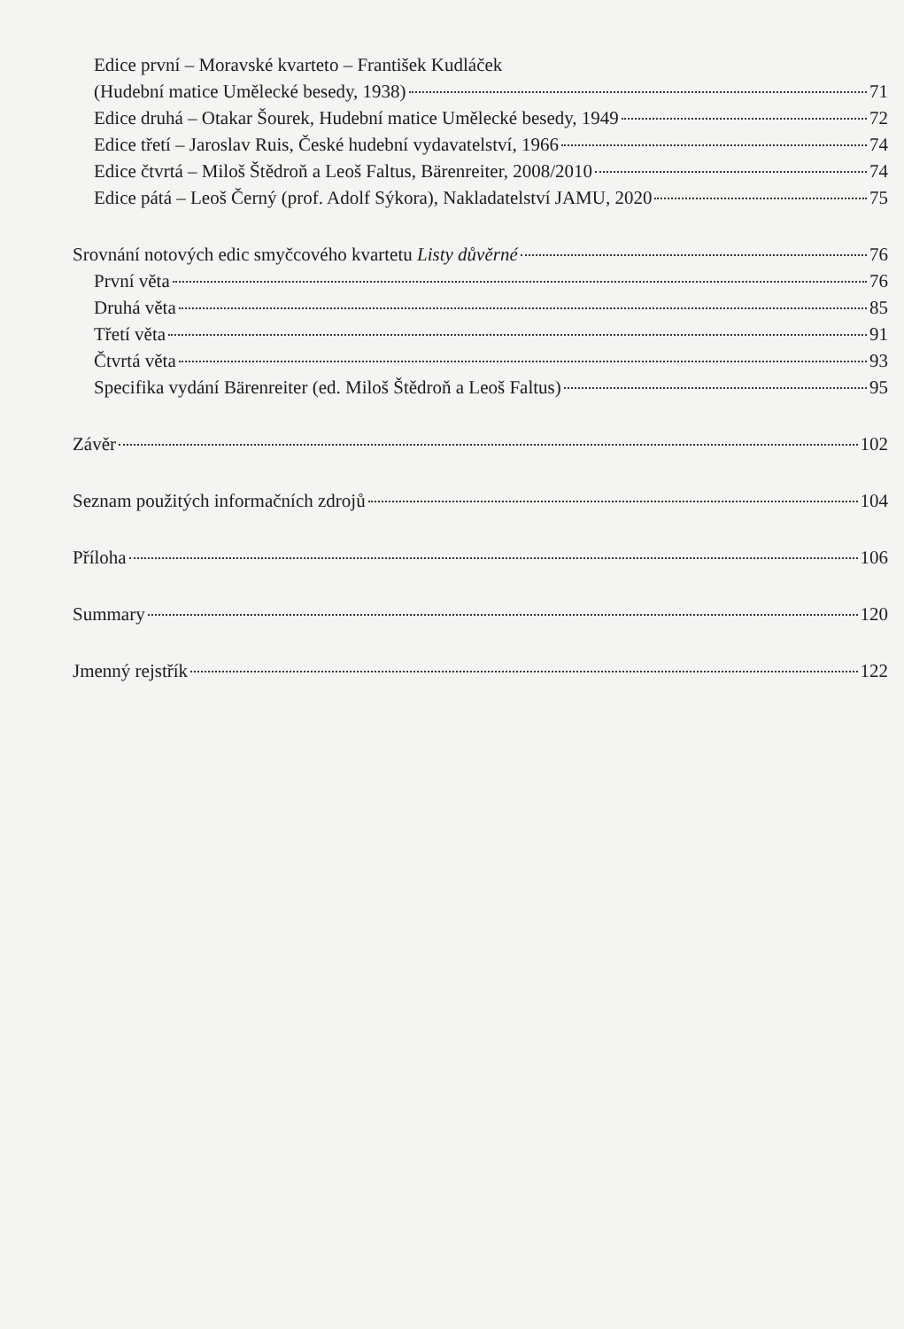Edice první – Moravské kvarteto – František Kudláček
(Hudební matice Umělecké besedy, 1938) 71
Edice druhá – Otakar Šourek, Hudební matice Umělecké besedy, 1949 72
Edice třetí – Jaroslav Ruis, České hudební vydavatelství, 1966 74
Edice čtvrtá – Miloš Štědroň a Leoš Faltus, Bärenreiter, 2008/2010 74
Edice pátá – Leoš Černý (prof. Adolf Sýkora), Nakladatelství JAMU, 2020 75
Srovnání notových edic smyčcového kvartetu Listy důvěrné 76
První věta 76
Druhá věta 85
Třetí věta 91
Čtvrtá věta 93
Specifika vydání Bärenreiter (ed. Miloš Štědroň a Leoš Faltus) 95
Závěr 102
Seznam použitých informačních zdrojů 104
Příloha 106
Summary 120
Jmenný rejstřík 122